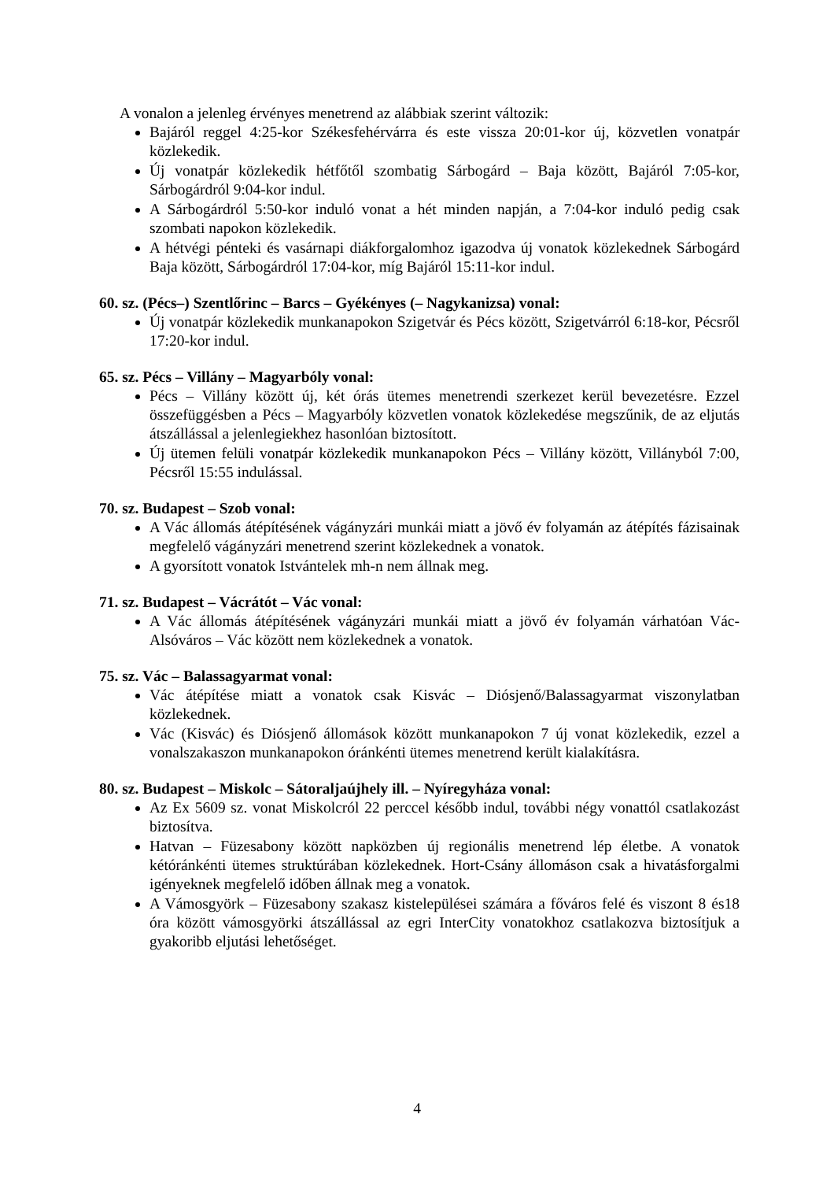A vonalon a jelenleg érvényes menetrend az alábbiak szerint változik:
Bajáról reggel 4:25-kor Székesfehérvárra és este vissza 20:01-kor új, közvetlen vonatpár közlekedik.
Új vonatpár közlekedik hétfőtől szombatig Sárbogárd – Baja között, Bajáról 7:05-kor, Sárbogárdról 9:04-kor indul.
A Sárbogárdról 5:50-kor induló vonat a hét minden napján, a 7:04-kor induló pedig csak szombati napokon közlekedik.
A hétvégi pénteki és vasárnapi diákforgalomhoz igazodva új vonatok közlekednek Sárbogárd Baja között, Sárbogárdról 17:04-kor, míg Bajáról 15:11-kor indul.
60. sz. (Pécs–) Szentlőrinc – Barcs – Gyékényes (– Nagykanizsa) vonal:
Új vonatpár közlekedik munkanapokon Szigetvár és Pécs között, Szigetvárról 6:18-kor, Pécsről 17:20-kor indul.
65. sz. Pécs – Villány – Magyarbóly vonal:
Pécs – Villány között új, két órás ütemes menetrendi szerkezet kerül bevezetésre. Ezzel összefüggésben a Pécs – Magyarbóly közvetlen vonatok közlekedése megszűnik, de az eljutás átszállással a jelenlegiekhez hasonlóan biztosított.
Új ütemen felüli vonatpár közlekedik munkanapokon Pécs – Villány között, Villányból 7:00, Pécsről 15:55 indulással.
70. sz. Budapest – Szob vonal:
A Vác állomás átépítésének vágányzári munkái miatt a jövő év folyamán az átépítés fázisainak megfelelő vágányzári menetrend szerint közlekednek a vonatok.
A gyorsított vonatok Istvántelek mh-n nem állnak meg.
71. sz. Budapest – Vácrátót – Vác vonal:
A Vác állomás átépítésének vágányzári munkái miatt a jövő év folyamán várhatóan Vác-Alsóváros – Vác között nem közlekednek a vonatok.
75. sz. Vác – Balassagyarmat vonal:
Vác átépítése miatt a vonatok csak Kisvác – Diósjenő/Balassagyarmat viszonylatban közlekednek.
Vác (Kisvác) és Diósjenő állomások között munkanapokon 7 új vonat közlekedik, ezzel a vonalszakaszon munkanapokon óránkénti ütemes menetrend került kialakításra.
80. sz. Budapest – Miskolc – Sátoraljaújhely ill. – Nyíregyháza vonal:
Az Ex 5609 sz. vonat Miskolcról 22 perccel később indul, további négy vonattól csatlakozást biztosítva.
Hatvan – Füzesabony között napközben új regionális menetrend lép életbe. A vonatok kétóránkénti ütemes struktúrában közlekednek. Hort-Csány állomáson csak a hivatásforgalmi igényeknek megfelelő időben állnak meg a vonatok.
A Vámosgyörk – Füzesabony szakasz kistelepülései számára a főváros felé és viszont 8 és18 óra között vámosgyörki átszállással az egri InterCity vonatokhoz csatlakozva biztosítjuk a gyakoribb eljutási lehetőséget.
4